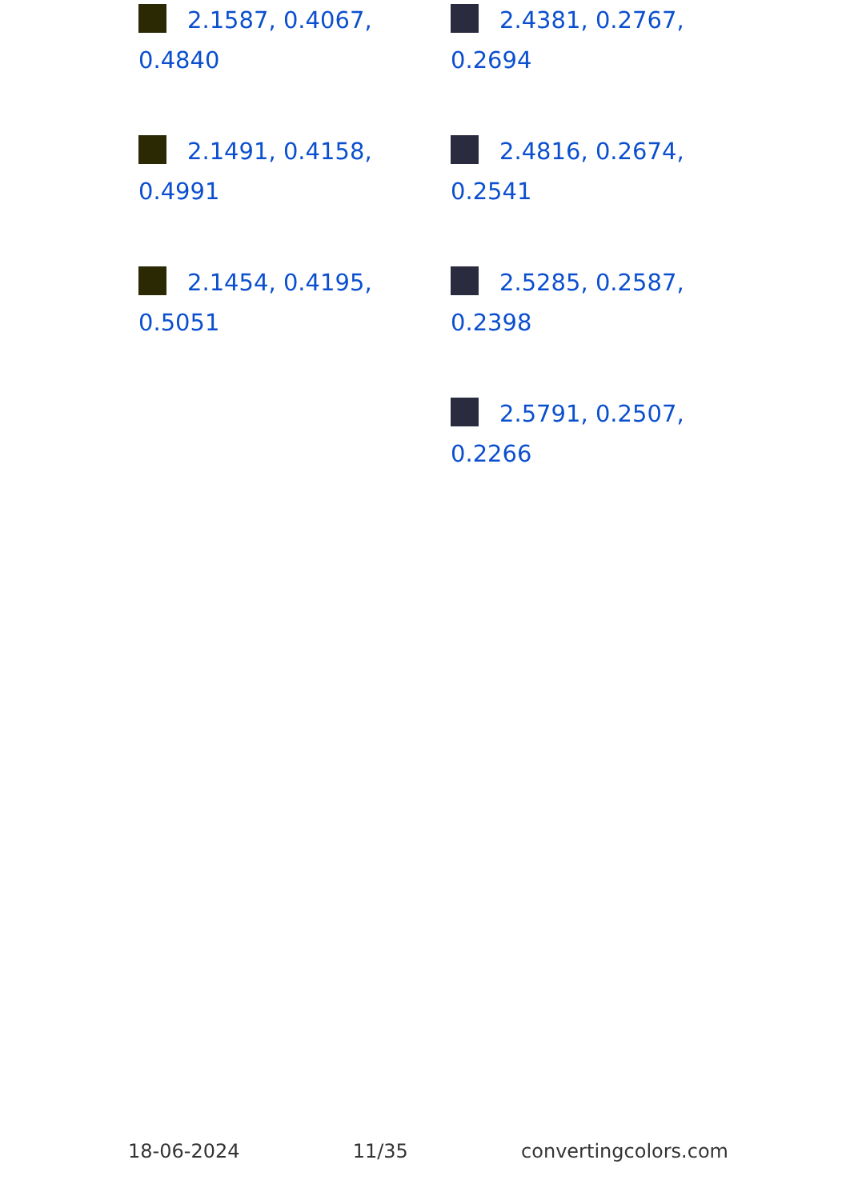2.1587, 0.4067,
0.4840
2.1491, 0.4158,
0.4991
2.1454, 0.4195,
0.5051
2.4381, 0.2767,
0.2694
2.4816, 0.2674,
0.2541
2.5285, 0.2587,
0.2398
2.5791, 0.2507,
0.2266
18-06-2024 11/35 convertingcolors.com